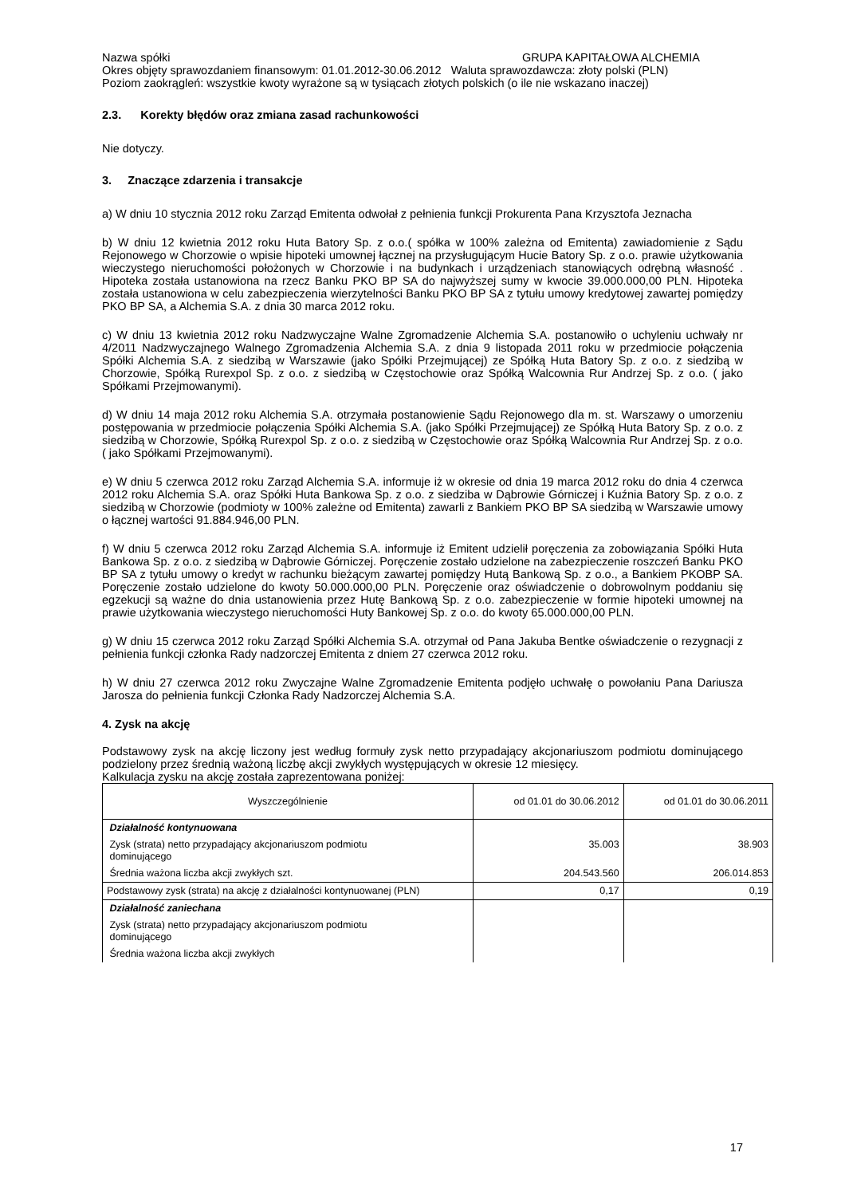Nazwa spółki GRUPA KAPITAŁOWA ALCHEMIA
Okres objęty sprawozdaniem finansowym: 01.01.2012-30.06.2012 Waluta sprawozdawcza: złoty polski (PLN)
Poziom zaokrągleń: wszystkie kwoty wyrażone są w tysiącach złotych polskich (o ile nie wskazano inaczej)
2.3. Korekty błędów oraz zmiana zasad rachunkowości
Nie dotyczy.
3. Znaczące zdarzenia i transakcje
a) W dniu 10 stycznia 2012 roku Zarząd Emitenta odwołał z pełnienia funkcji Prokurenta Pana Krzysztofa Jeznacha
b) W dniu 12 kwietnia 2012 roku Huta Batory Sp. z o.o.( spółka w 100% zależna od Emitenta) zawiadomienie z Sądu Rejonowego w Chorzowie o wpisie hipoteki umownej łącznej na przysługującym Hucie Batory Sp. z o.o. prawie użytkowania wieczystego nieruchomości położonych w Chorzowie i na budynkach i urządzeniach stanowiących odrębną własność . Hipoteka została ustanowiona na rzecz Banku PKO BP SA do najwyższej sumy w kwocie 39.000.000,00 PLN. Hipoteka została ustanowiona w celu zabezpieczenia wierzytelności Banku PKO BP SA z tytułu umowy kredytowej zawartej pomiędzy PKO BP SA, a Alchemia S.A. z dnia 30 marca 2012 roku.
c) W dniu 13 kwietnia 2012 roku Nadzwyczajne Walne Zgromadzenie Alchemia S.A. postanowiło o uchyleniu uchwały nr 4/2011 Nadzwyczajnego Walnego Zgromadzenia Alchemia S.A. z dnia 9 listopada 2011 roku w przedmiocie połączenia Spółki Alchemia S.A. z siedzibą w Warszawie (jako Spółki Przejmującej) ze Spółką Huta Batory Sp. z o.o. z siedzibą w Chorzowie, Spółką Rurexpol Sp. z o.o. z siedzibą w Częstochowie oraz Spółką Walcownia Rur Andrzej Sp. z o.o. ( jako Spółkami Przejmowanymi).
d) W dniu 14 maja 2012 roku Alchemia S.A. otrzymała postanowienie Sądu Rejonowego dla m. st. Warszawy o umorzeniu postępowania w przedmiocie połączenia Spółki Alchemia S.A. (jako Spółki Przejmującej) ze Spółką Huta Batory Sp. z o.o. z siedzibą w Chorzowie, Spółką Rurexpol Sp. z o.o. z siedzibą w Częstochowie oraz Spółką Walcownia Rur Andrzej Sp. z o.o. ( jako Spółkami Przejmowanymi).
e) W dniu 5 czerwca 2012 roku Zarząd Alchemia S.A. informuje iż w okresie od dnia 19 marca 2012 roku do dnia 4 czerwca 2012 roku Alchemia S.A. oraz Spółki Huta Bankowa Sp. z o.o. z siedziba w Dąbrowie Górniczej i Kuźnia Batory Sp. z o.o. z siedzibą w Chorzowie (podmioty w 100% zależne od Emitenta) zawarli z Bankiem PKO BP SA siedzibą w Warszawie umowy o łącznej wartości 91.884.946,00 PLN.
f) W dniu 5 czerwca 2012 roku Zarząd Alchemia S.A. informuje iż Emitent udzielił poręczenia za zobowiązania Spółki Huta Bankowa Sp. z o.o. z siedzibą w Dąbrowie Górniczej. Poręczenie zostało udzielone na zabezpieczenie roszczeń Banku PKO BP SA z tytułu umowy o kredyt w rachunku bieżącym zawartej pomiędzy Hutą Bankową Sp. z o.o., a Bankiem PKOBP SA. Poręczenie zostało udzielone do kwoty 50.000.000,00 PLN. Poręczenie oraz oświadczenie o dobrowolnym poddaniu się egzekucji są ważne do dnia ustanowienia przez Hutę Bankową Sp. z o.o. zabezpieczenie w formie hipoteki umownej na prawie użytkowania wieczystego nieruchomości Huty Bankowej Sp. z o.o. do kwoty 65.000.000,00 PLN.
g) W dniu 15 czerwca 2012 roku Zarząd Spółki Alchemia S.A. otrzymał od Pana Jakuba Bentke oświadczenie o rezygnacji z pełnienia funkcji członka Rady nadzorczej Emitenta z dniem 27 czerwca 2012 roku.
h) W dniu 27 czerwca 2012 roku Zwyczajne Walne Zgromadzenie Emitenta podjęło uchwałę o powołaniu Pana Dariusza Jarosza do pełnienia funkcji Członka Rady Nadzorczej Alchemia S.A.
4. Zysk na akcję
Podstawowy zysk na akcję liczony jest według formuły zysk netto przypadający akcjonariuszom podmiotu dominującego podzielony przez średnią ważoną liczbę akcji zwykłych występujących w okresie 12 miesięcy.
Kalkulacja zysku na akcję została zaprezentowana poniżej:
| Wyszczególnienie | od 01.01 do 30.06.2012 | od 01.01 do 30.06.2011 |
| --- | --- | --- |
| Działalność kontynuowana | | |
| Zysk (strata) netto przypadający akcjonariuszom podmiotu dominującego | 35.003 | 38.903 |
| Średnia ważona liczba akcji zwykłych szt. | 204.543.560 | 206.014.853 |
| Podstawowy zysk (strata) na akcję z działalności kontynuowanej (PLN) | 0,17 | 0,19 |
| Działalność zaniechana | | |
| Zysk (strata) netto przypadający akcjonariuszom podmiotu dominującego | | |
| Średnia ważona liczba akcji zwykłych | | |
17